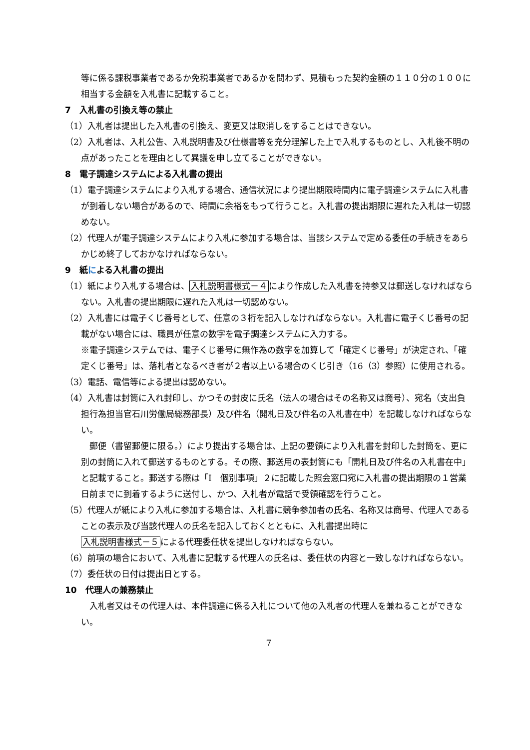等に係る課税事業者であるか免税事業者であるかを問わず、見積もった契約金額の１１０分の１００に相当する金額を入札書に記載すること。
7　入札書の引換え等の禁止
（1）入札者は提出した入札書の引換え、変更又は取消しをすることはできない。
（2）入札者は、入札公告、入札説明書及び仕様書等を充分理解した上で入札するものとし、入札後不明の点があったことを理由として異議を申し立てることができない。
8　電子調達システムによる入札書の提出
（1）電子調達システムにより入札する場合、通信状況により提出期限時間内に電子調達システムに入札書が到着しない場合があるので、時間に余裕をもって行うこと。入札書の提出期限に遅れた入札は一切認めない。
（2）代理人が電子調達システムにより入札に参加する場合は、当該システムで定める委任の手続きをあらかじめ終了しておかなければならない。
9　紙による入札書の提出
（1）紙により入札する場合は、入札説明書様式－４により作成した入札書を持参又は郵送しなければならない。入札書の提出期限に遅れた入札は一切認めない。
（2）入札書には電子くじ番号として、任意の３桁を記入しなければならない。入札書に電子くじ番号の記載がない場合には、職員が任意の数字を電子調達システムに入力する。
※電子調達システムでは、電子くじ番号に無作為の数字を加算して「確定くじ番号」が決定され、「確定くじ番号」は、落札者となるべき者が２者以上いる場合のくじ引き（16（3）参照）に使用される。
（3）電話、電信等による提出は認めない。
（4）入札書は封筒に入れ封印し、かつその封皮に氏名（法人の場合はその名称又は商号）、宛名（支出負担行為担当官石川労働局総務部長）及び件名（開札日及び件名の入札書在中）を記載しなければならない。
郵便（書留郵便に限る。）により提出する場合は、上記の要領により入札書を封印した封筒を、更に別の封筒に入れて郵送するものとする。その際、郵送用の表封筒にも「開札日及び件名の入札書在中」と記載すること。郵送する際は「Ⅰ　個別事項」２に記載した照会窓口宛に入札書の提出期限の１営業日前までに到着するように送付し、かつ、入札者が電話で受領確認を行うこと。
（5）代理人が紙により入札に参加する場合は、入札書に競争参加者の氏名、名称又は商号、代理人であることの表示及び当該代理人の氏名を記入しておくとともに、入札書提出時に
入札説明書様式－５による代理委任状を提出しなければならない。
（6）前項の場合において、入札書に記載する代理人の氏名は、委任状の内容と一致しなければならない。
（7）委任状の日付は提出日とする。
10　代理人の兼務禁止
入札者又はその代理人は、本件調達に係る入札について他の入札者の代理人を兼ねることができない。
7